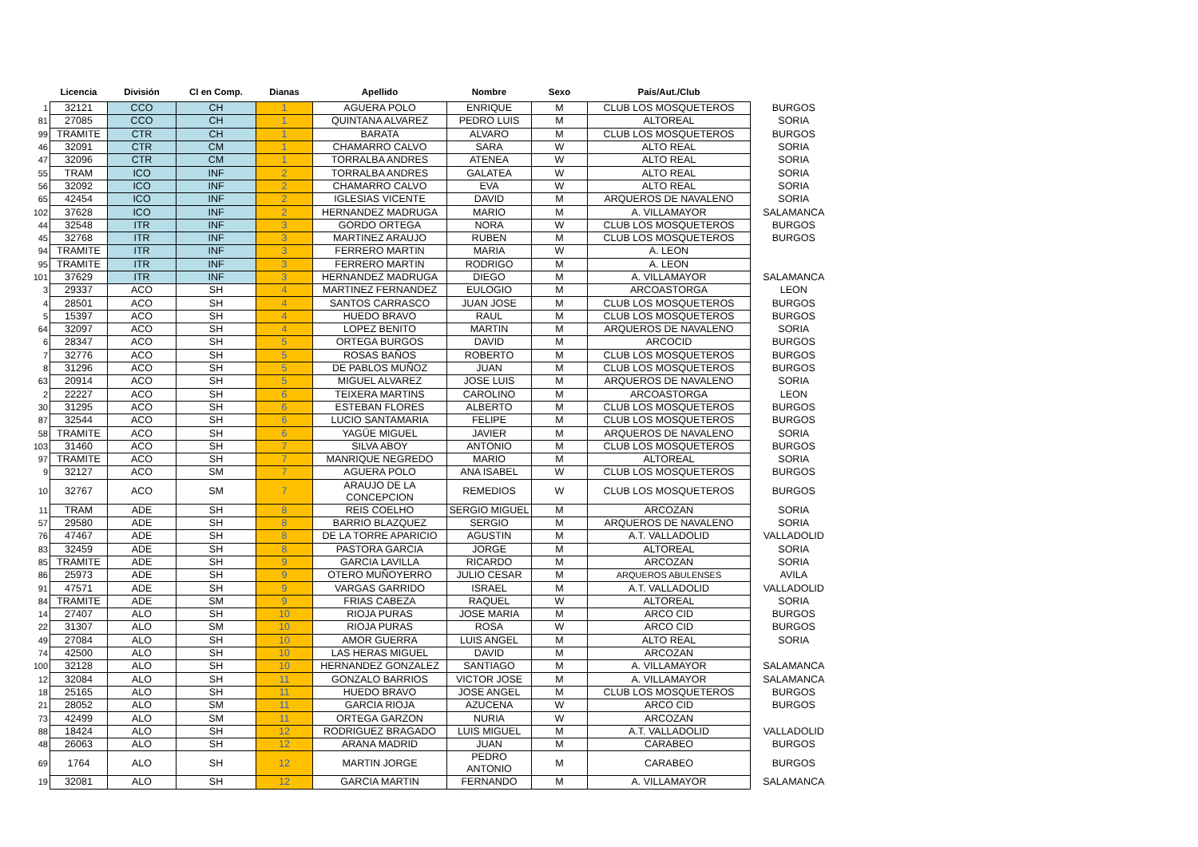| | Licencia | División | Cl en Comp. | Dianas | Apellido | Nombre | Sexo | País/Aut./Club | |
| --- | --- | --- | --- | --- | --- | --- | --- | --- | --- |
| 1 | 32121 | CCO | CH | 1 | AGUERA POLO | ENRIQUE | M | CLUB LOS MOSQUETEROS | BURGOS |
| 81 | 27085 | CCO | CH | 1 | QUINTANA ALVAREZ | PEDRO LUIS | M | ALTOREAL | SORIA |
| 99 | TRAMITE | CTR | CH | 1 | BARATA | ALVARO | M | CLUB LOS MOSQUETEROS | BURGOS |
| 46 | 32091 | CTR | CM | 1 | CHAMARRO CALVO | SARA | W | ALTO REAL | SORIA |
| 47 | 32096 | CTR | CM | 1 | TORRALBA ANDRES | ATENEA | W | ALTO REAL | SORIA |
| 55 | TRAM | ICO | INF | 2 | TORRALBA ANDRES | GALATEA | W | ALTO REAL | SORIA |
| 56 | 32092 | ICO | INF | 2 | CHAMARRO CALVO | EVA | W | ALTO REAL | SORIA |
| 65 | 42454 | ICO | INF | 2 | IGLESIAS VICENTE | DAVID | M | ARQUEROS DE NAVALENO | SORIA |
| 102 | 37628 | ICO | INF | 2 | HERNANDEZ MADRUGA | MARIO | M | A. VILLAMAYOR | SALAMANCA |
| 44 | 32548 | ITR | INF | 3 | GORDO ORTEGA | NORA | W | CLUB LOS MOSQUETEROS | BURGOS |
| 45 | 32768 | ITR | INF | 3 | MARTINEZ ARAUJO | RUBEN | M | CLUB LOS MOSQUETEROS | BURGOS |
| 94 | TRAMITE | ITR | INF | 3 | FERRERO MARTIN | MARIA | W | A. LEON | |
| 95 | TRAMITE | ITR | INF | 3 | FERRERO MARTIN | RODRIGO | M | A. LEON | |
| 101 | 37629 | ITR | INF | 3 | HERNANDEZ MADRUGA | DIEGO | M | A. VILLAMAYOR | SALAMANCA |
| 3 | 29337 | ACO | SH | 4 | MARTINEZ FERNANDEZ | EULOGIO | M | ARCOASTORGA | LEON |
| 4 | 28501 | ACO | SH | 4 | SANTOS CARRASCO | JUAN JOSE | M | CLUB LOS MOSQUETEROS | BURGOS |
| 5 | 15397 | ACO | SH | 4 | HUEDO BRAVO | RAUL | M | CLUB LOS MOSQUETEROS | BURGOS |
| 64 | 32097 | ACO | SH | 4 | LOPEZ BENITO | MARTIN | M | ARQUEROS DE NAVALENO | SORIA |
| 6 | 28347 | ACO | SH | 5 | ORTEGA BURGOS | DAVID | M | ARCOCID | BURGOS |
| 7 | 32776 | ACO | SH | 5 | ROSAS BAÑOS | ROBERTO | M | CLUB LOS MOSQUETEROS | BURGOS |
| 8 | 31296 | ACO | SH | 5 | DE PABLOS MUÑOZ | JUAN | M | CLUB LOS MOSQUETEROS | BURGOS |
| 63 | 20914 | ACO | SH | 5 | MIGUEL ALVAREZ | JOSE LUIS | M | ARQUEROS DE NAVALENO | SORIA |
| 2 | 22227 | ACO | SH | 6 | TEIXERA MARTINS | CAROLINO | M | ARCOASTORGA | LEON |
| 30 | 31295 | ACO | SH | 6 | ESTEBAN FLORES | ALBERTO | M | CLUB LOS MOSQUETEROS | BURGOS |
| 87 | 32544 | ACO | SH | 6 | LUCIO SANTAMARIA | FELIPE | M | CLUB LOS MOSQUETEROS | BURGOS |
| 58 | TRAMITE | ACO | SH | 6 | YAGÜE MIGUEL | JAVIER | M | ARQUEROS DE NAVALENO | SORIA |
| 103 | 31460 | ACO | SH | 7 | SILVA ABOY | ANTONIO | M | CLUB LOS MOSQUETEROS | BURGOS |
| 97 | TRAMITE | ACO | SH | 7 | MANRIQUE NEGREDO | MARIO | M | ALTOREAL | SORIA |
| 9 | 32127 | ACO | SM | 7 | AGUERA POLO | ANA ISABEL | W | CLUB LOS MOSQUETEROS | BURGOS |
| 10 | 32767 | ACO | SM | 7 | ARAUJO DE LA CONCEPCION | REMEDIOS | W | CLUB LOS MOSQUETEROS | BURGOS |
| 11 | TRAM | ADE | SH | 8 | REIS COELHO | SERGIO MIGUEL | M | ARCOZAN | SORIA |
| 57 | 29580 | ADE | SH | 8 | BARRIO BLAZQUEZ | SERGIO | M | ARQUEROS DE NAVALENO | SORIA |
| 76 | 47467 | ADE | SH | 8 | DE LA TORRE APARICIO | AGUSTIN | M | A.T. VALLADOLID | VALLADOLID |
| 83 | 32459 | ADE | SH | 8 | PASTORA GARCIA | JORGE | M | ALTOREAL | SORIA |
| 85 | TRAMITE | ADE | SH | 9 | GARCIA LAVILLA | RICARDO | M | ARCOZAN | SORIA |
| 86 | 25973 | ADE | SH | 9 | OTERO MUÑOYERRO | JULIO CESAR | M | ARQUEROS ABULENSES | AVILA |
| 91 | 47571 | ADE | SH | 9 | VARGAS GARRIDO | ISRAEL | M | A.T. VALLADOLID | VALLADOLID |
| 84 | TRAMITE | ADE | SM | 9 | FRIAS CABEZA | RAQUEL | W | ALTOREAL | SORIA |
| 14 | 27407 | ALO | SH | 10 | RIOJA PURAS | JOSE MARIA | M | ARCO CID | BURGOS |
| 22 | 31307 | ALO | SM | 10 | RIOJA PURAS | ROSA | W | ARCO CID | BURGOS |
| 49 | 27084 | ALO | SH | 10 | AMOR GUERRA | LUIS ANGEL | M | ALTO REAL | SORIA |
| 74 | 42500 | ALO | SH | 10 | LAS HERAS MIGUEL | DAVID | M | ARCOZAN | |
| 100 | 32128 | ALO | SH | 10 | HERNANDEZ GONZALEZ | SANTIAGO | M | A. VILLAMAYOR | SALAMANCA |
| 12 | 32084 | ALO | SH | 11 | GONZALO BARRIOS | VICTOR JOSE | M | A. VILLAMAYOR | SALAMANCA |
| 18 | 25165 | ALO | SH | 11 | HUEDO BRAVO | JOSE ANGEL | M | CLUB LOS MOSQUETEROS | BURGOS |
| 21 | 28052 | ALO | SM | 11 | GARCIA RIOJA | AZUCENA | W | ARCO CID | BURGOS |
| 73 | 42499 | ALO | SM | 11 | ORTEGA GARZON | NURIA | W | ARCOZAN | |
| 88 | 18424 | ALO | SH | 12 | RODRIGUEZ BRAGADO | LUIS MIGUEL | M | A.T. VALLADOLID | VALLADOLID |
| 48 | 26063 | ALO | SH | 12 | ARANA MADRID | JUAN | M | CARABEO | BURGOS |
| 69 | 1764 | ALO | SH | 12 | MARTIN JORGE | PEDRO ANTONIO | M | CARABEO | BURGOS |
| 19 | 32081 | ALO | SH | 12 | GARCIA MARTIN | FERNANDO | M | A. VILLAMAYOR | SALAMANCA |